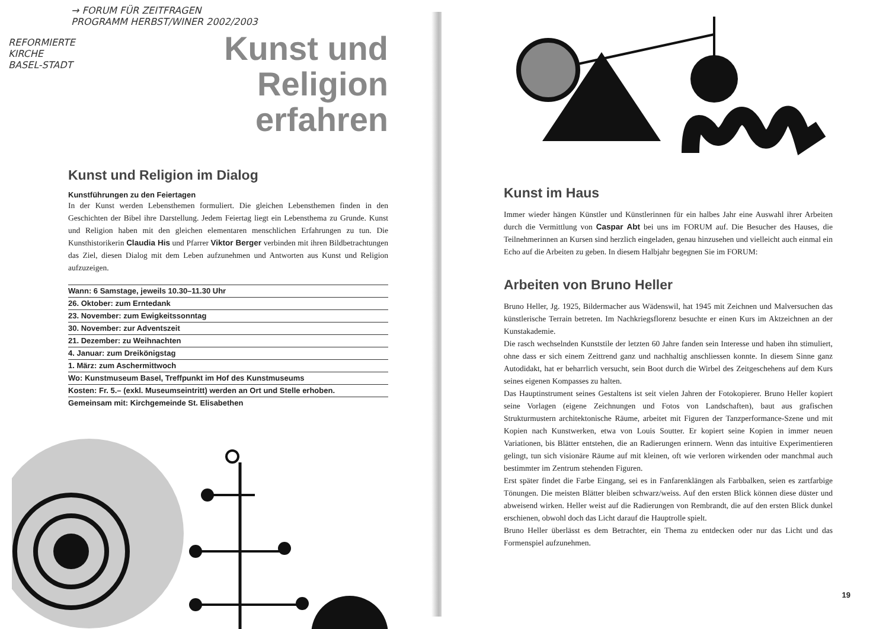→ FORUM FÜR ZEITFRAGEN
PROGRAMM HERBST/WINER 2002/2003
REFORMIERTE
KIRCHE
BASEL-STADT
Kunst und Religion
erfahren
Kunst und Religion im Dialog
Kunstführungen zu den Feiertagen
In der Kunst werden Lebensthemen formuliert. Die gleichen Lebensthemen finden in den Geschichten der Bibel ihre Darstellung. Jedem Feiertag liegt ein Lebensthema zu Grunde. Kunst und Religion haben mit den gleichen elementaren menschlichen Erfahrungen zu tun. Die Kunsthistorikerin Claudia His und Pfarrer Viktor Berger verbinden mit ihren Bildbetrachtungen das Ziel, diesen Dialog mit dem Leben aufzunehmen und Antworten aus Kunst und Religion aufzuzeigen.
Wann: 6 Samstage, jeweils 10.30–11.30 Uhr
26. Oktober: zum Erntedank
23. November: zum Ewigkeitssonntag
30. November: zur Adventszeit
21. Dezember: zu Weihnachten
4. Januar: zum Dreikönigstag
1. März: zum Aschermittwoch
Wo: Kunstmuseum Basel, Treffpunkt im Hof des Kunstmuseums
Kosten: Fr. 5.– (exkl. Museumseintritt) werden an Ort und Stelle erhoben.
Gemeinsam mit: Kirchgemeinde St. Elisabethen
Kunst im Haus
Immer wieder hängen Künstler und Künstlerinnen für ein halbes Jahr eine Auswahl ihrer Arbeiten durch die Vermittlung von Caspar Abt bei uns im FORUM auf. Die Besucher des Hauses, die Teilnehmerinnen an Kursen sind herzlich eingeladen, genau hinzusehen und vielleicht auch einmal ein Echo auf die Arbeiten zu geben. In diesem Halbjahr begegnen Sie im FORUM:
Arbeiten von Bruno Heller
Bruno Heller, Jg. 1925, Bildermacher aus Wädenswil, hat 1945 mit Zeichnen und Malversuchen das künstlerische Terrain betreten. Im Nachkriegsflorenz besuchte er einen Kurs im Aktzeichnen an der Kunstakademie.
Die rasch wechselnden Kunststile der letzten 60 Jahre fanden sein Interesse und haben ihn stimuliert, ohne dass er sich einem Zeittrend ganz und nachhaltig anschliessen konnte. In diesem Sinne ganz Autodidakt, hat er beharrlich versucht, sein Boot durch die Wirbel des Zeitgeschehens auf dem Kurs seines eigenen Kompasses zu halten.
Das Hauptinstrument seines Gestaltens ist seit vielen Jahren der Fotokopierer. Bruno Heller kopiert seine Vorlagen (eigene Zeichnungen und Fotos von Landschaften), baut aus grafischen Strukturmustern architektonische Räume, arbeitet mit Figuren der Tanzperformance-Szene und mit Kopien nach Kunstwerken, etwa von Louis Soutter. Er kopiert seine Kopien in immer neuen Variationen, bis Blätter entstehen, die an Radierungen erinnern. Wenn das intuitive Experimentieren gelingt, tun sich visionäre Räume auf mit kleinen, oft wie verloren wirkenden oder manchmal auch bestimmter im Zentrum stehenden Figuren.
Erst später findet die Farbe Eingang, sei es in Fanfarenklängen als Farbbalken, seien es zartfarbige Tönungen. Die meisten Blätter bleiben schwarz/weiss. Auf den ersten Blick können diese düster und abweisend wirken. Heller weist auf die Radierungen von Rembrandt, die auf den ersten Blick dunkel erschienen, obwohl doch das Licht darauf die Hauptrolle spielt.
Bruno Heller überlässt es dem Betrachter, ein Thema zu entdecken oder nur das Licht und das Formenspiel aufzunehmen.
19